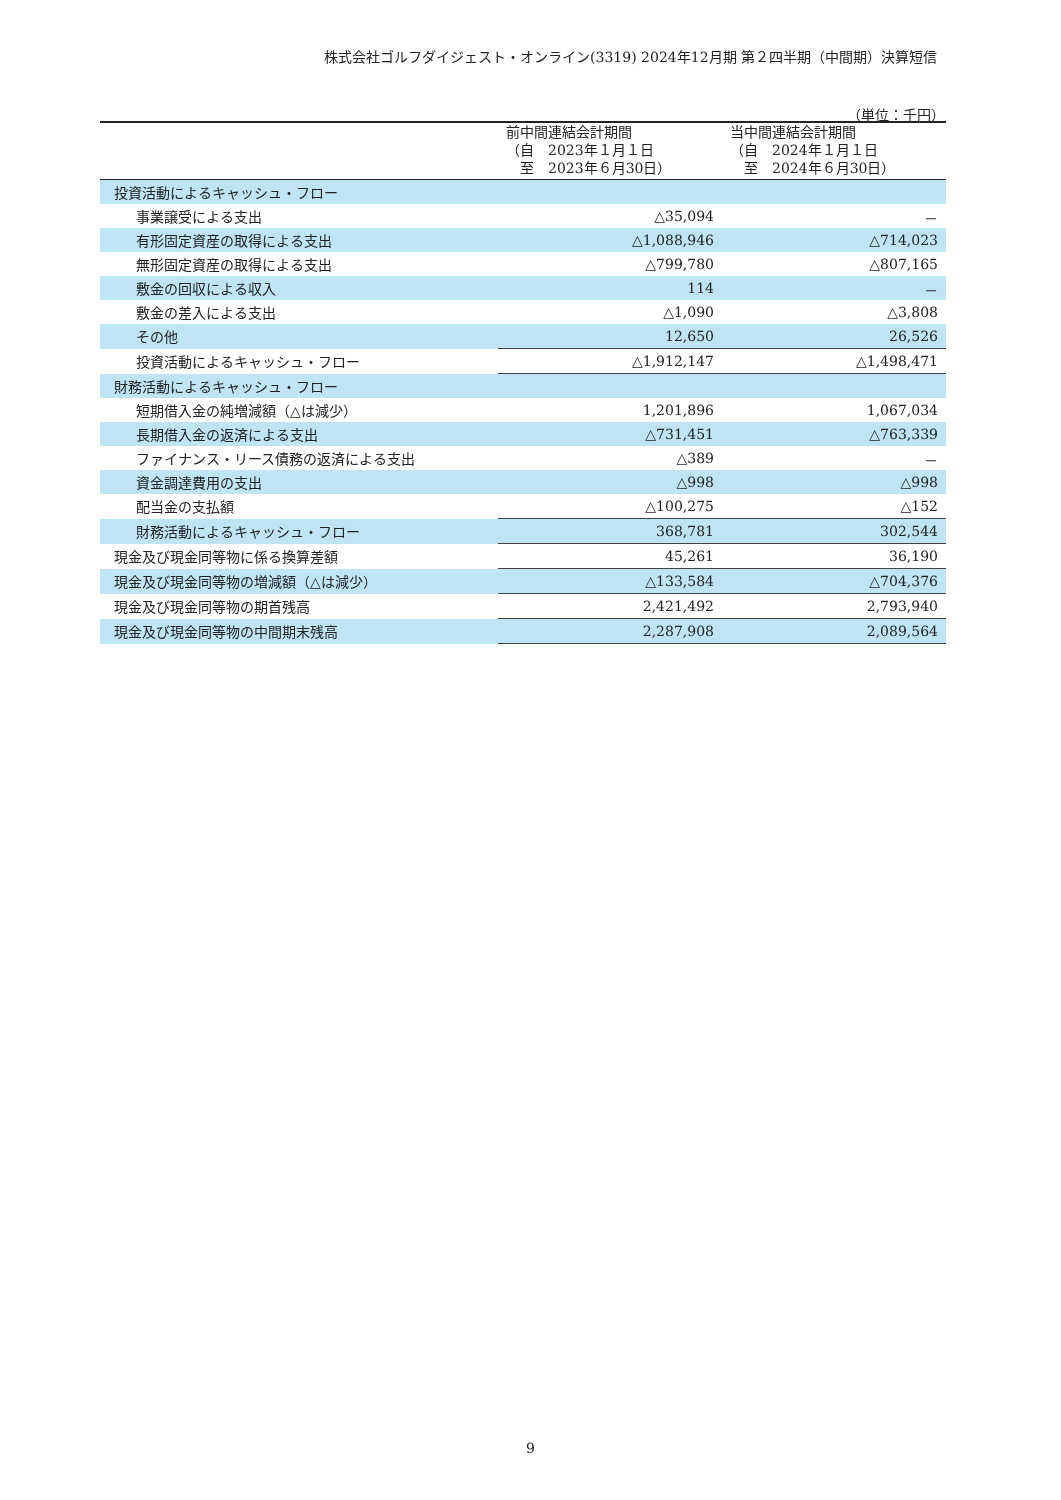株式会社ゴルフダイジェスト・オンライン(3319) 2024年12月期 第２四半期（中間期）決算短信
（単位：千円）
| | 前中間連結会計期間 （自 2023年１月１日 至 2023年６月30日） | 当中間連結会計期間 （自 2024年１月１日 至 2024年６月30日） |
| --- | --- | --- |
| 投資活動によるキャッシュ・フロー | | |
| 事業譲受による支出 | △35,094 | － |
| 有形固定資産の取得による支出 | △1,088,946 | △714,023 |
| 無形固定資産の取得による支出 | △799,780 | △807,165 |
| 敷金の回収による収入 | 114 | － |
| 敷金の差入による支出 | △1,090 | △3,808 |
| その他 | 12,650 | 26,526 |
| 投資活動によるキャッシュ・フロー | △1,912,147 | △1,498,471 |
| 財務活動によるキャッシュ・フロー | | |
| 短期借入金の純増減額（△は減少） | 1,201,896 | 1,067,034 |
| 長期借入金の返済による支出 | △731,451 | △763,339 |
| ファイナンス・リース債務の返済による支出 | △389 | － |
| 資金調達費用の支出 | △998 | △998 |
| 配当金の支払額 | △100,275 | △152 |
| 財務活動によるキャッシュ・フロー | 368,781 | 302,544 |
| 現金及び現金同等物に係る換算差額 | 45,261 | 36,190 |
| 現金及び現金同等物の増減額（△は減少） | △133,584 | △704,376 |
| 現金及び現金同等物の期首残高 | 2,421,492 | 2,793,940 |
| 現金及び現金同等物の中間期末残高 | 2,287,908 | 2,089,564 |
9